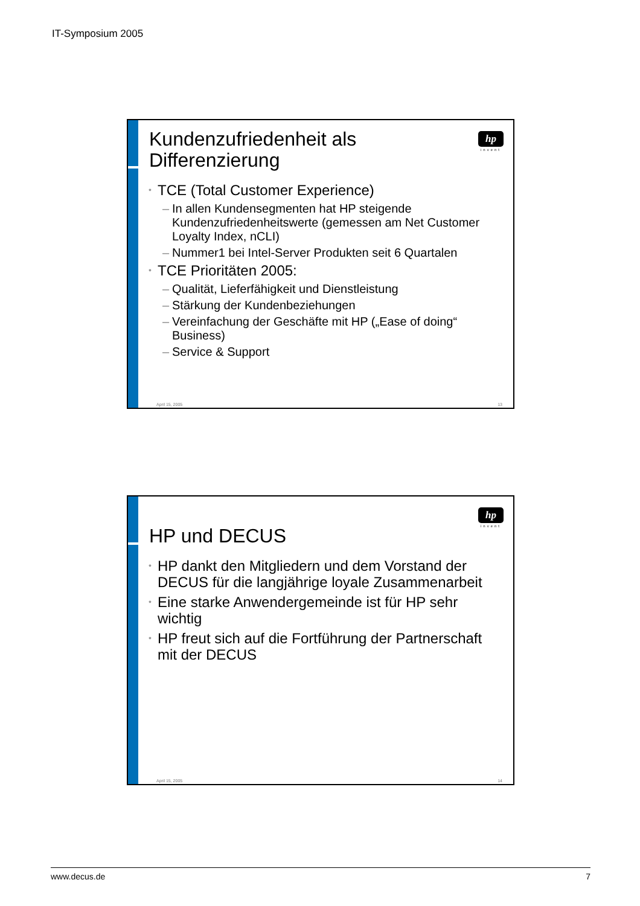IT-Symposium 2005
hp
invent
Kundenzufriedenheit als Differenzierung
• TCE (Total Customer Experience)
– In allen Kundensegmenten hat HP steigende Kundenzufriedenheitswerte (gemessen am Net Customer Loyalty Index, nCLI)
– Nummer1 bei Intel-Server Produkten seit 6 Quartalen
• TCE Prioritäten 2005:
– Qualität, Lieferfähigkeit und Dienstleistung
– Stärkung der Kundenbeziehungen
– Vereinfachung der Geschäfte mit HP („Ease of doing“ Business)
– Service & Support
April 15, 2005 13
hp
invent
HP und DECUS
• HP dankt den Mitgliedern und dem Vorstand der DECUS für die langjährige loyale Zusammenarbeit
• Eine starke Anwendergemeinde ist für HP sehr wichtig
• HP freut sich auf die Fortführung der Partnerschaft mit der DECUS
April 15, 2005 14
www.decus.de 7